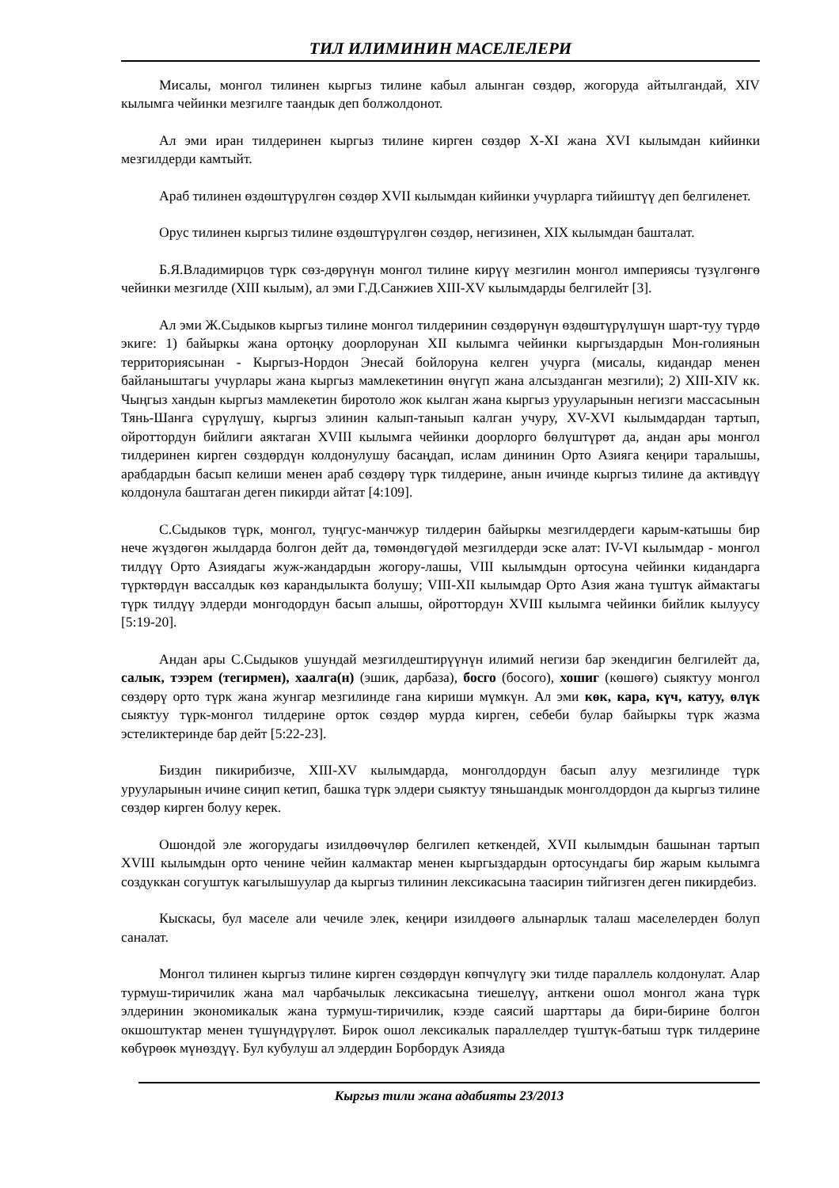ТИЛ ИЛИМИНИН МАСЕЛЕЛЕРИ
Мисалы, монгол тилинен кыргыз тилине кабыл алынган сөздөр, жогоруда айтылгандай, XIV кылымга чейинки мезгилге таандык деп болжолдонот.
Ал эми иран тилдеринен кыргыз тилине кирген сөздөр X-XI жана XVI кылымдан кийинки мезгилдерди камтыйт.
Араб тилинен өздөштүрүлгөн сөздөр XVII кылымдан кийинки учурларга тийиштүү деп белгиленет.
Орус тилинен кыргыз тилине өздөштүрүлгөн сөздөр, негизинен, XIX кылымдан башталат.
Б.Я.Владимирцов түрк сөз-дөрүнүн монгол тилине кирүү мезгилин монгол империясы түзүлгөнгө чейинки мезгилде (XIII кылым), ал эми Г.Д.Санжиев XIII-XV кылымдарды белгилейт [3].
Ал эми Ж.Сыдыков кыргыз тилине монгол тилдеринин сөздөрүнүн өздөштүрүлүшүн шарт-туу түрдө экиге: 1) байыркы жана ортоңку доорлорунан XII кылымга чейинки кыргыздардын Мон-голиянын территориясынан - Кыргыз-Нордон Энесай бойлоруна келген учурга (мисалы, кидандар менен байланыштагы учурлары жана кыргыз мамлекетинин өнүгүп жана алсызданган мезгили); 2) XIII-XIV кк. Чыңгыз хандын кыргыз мамлекетин биротоло жок кылган жана кыргыз урууларынын негизги массасынын Тянь-Шанга сүрүлүшү, кыргыз элинин калып-таныып калган учуру, XV-XVI кылымдардан тартып, ойроттордун бийлиги аяктаган XVIII кылымга чейинки доорлорго бөлүштүрөт да, андан ары монгол тилдеринен кирген сөздөрдүн колдонулушу басаңдап, ислам дининин Орто Азияга кеңири таралышы, арабдардын басып келиши менен араб сөздөрү түрк тилдерине, анын ичинде кыргыз тилине да активдүү колдонула баштаган деген пикирди айтат [4:109].
С.Сыдыков түрк, монгол, туңгус-манчжур тилдерин байыркы мезгилдердеги карым-катышы бир нече жүздөгөн жылдарда болгон дейт да, төмөндөгүдөй мезгилдерди эске алат: IV-VI кылымдар - монгол тилдүү Орто Азиядагы жуж-жандардын жогору-лашы, VIII кылымдын ортосуна чейинки кидандарга түрктөрдүн вассалдык көз карандылыкта болушу; VIII-XII кылымдар Орто Азия жана түштүк аймактагы түрк тилдүү элдерди монгодордун басып алышы, ойроттордун XVIII кылымга чейинки бийлик кылуусу [5:19-20].
Андан ары С.Сыдыков ушундай мезгилдештирүүнүн илимий негизи бар экендигин белгилейт да, салык, тээрем (тегирмен), хаалга(н) (эшик, дарбаза), босго (босого), хошиг (көшөгө) сыяктуу монгол сөздөрү орто түрк жана жунгар мезгилинде гана кириши мүмкүн. Ал эми көк, кара, күч, катуу, өлүк сыяктуу түрк-монгол тилдерине орток сөздөр мурда кирген, себеби булар байыркы түрк жазма эстеликтеринде бар дейт [5:22-23].
Биздин пикирибизче, XIII-XV кылымдарда, монголдордун басып алуу мезгилинде түрк урууларынын ичине сиңип кетип, башка түрк элдери сыяктуу тяньшандык монголдордон да кыргыз тилине сөздөр кирген болуу керек.
Ошондой эле жогорудагы изилдөөчүлөр белгилеп кеткендей, XVII кылымдын башынан тартып XVIII кылымдын орто ченине чейин калмактар менен кыргыздардын ортосундагы бир жарым кылымга создуккан согуштук кагылышуулар да кыргыз тилинин лексикасына таасирин тийгизген деген пикирдебиз.
Кыскасы, бул маселе али чечиле элек, кеңири изилдөөгө алынарлык талаш маселелерден болуп саналат.
Монгол тилинен кыргыз тилине кирген сөздөрдүн көпчүлүгү эки тилде параллель колдонулат. Алар турмуш-тиричилик жана мал чарбачылык лексикасына тиешелүү, анткени ошол монгол жана түрк элдеринин экономикалык жана турмуш-тиричилик, кээде саясий шарттары да бири-бирине болгон окшоштуктар менен түшүндүрүлөт. Бирок ошол лексикалык параллелдер түштүк-батыш түрк тилдерине көбүрөөк мүнөздүү. Бул кубулуш ал элдердин Борбордук Азияда
Кыргыз тили жана адабияты 23/2013